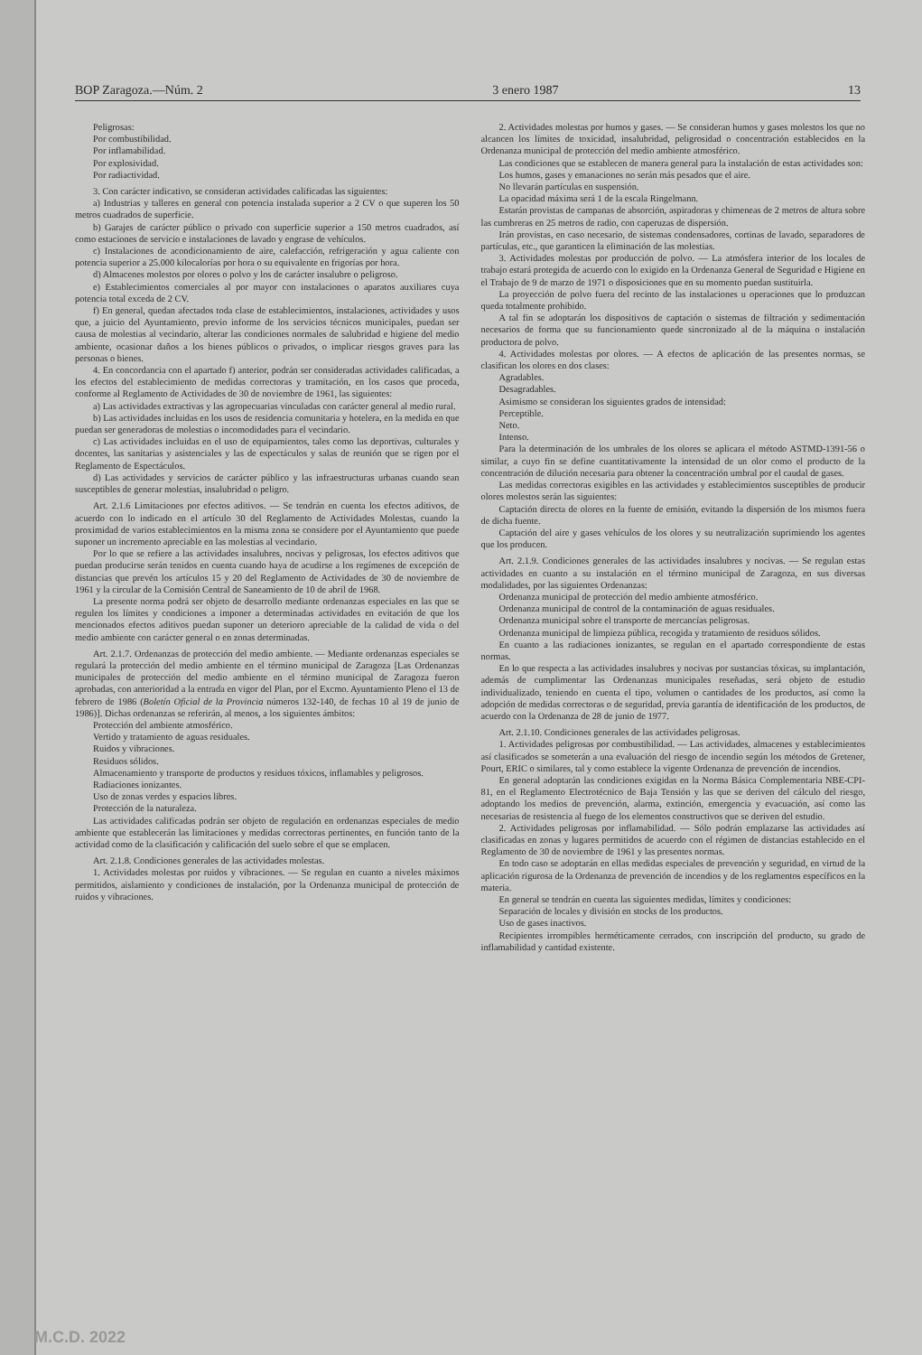BOP Zaragoza.—Núm. 2 3 enero 1987 13
Peligrosas:
Por combustibilidad.
Por inflamabilidad.
Por explosividad.
Por radiactividad.
3. Con carácter indicativo, se consideran actividades calificadas las siguientes:
a) Industrias y talleres en general con potencia instalada superior a 2 CV o que superen los 50 metros cuadrados de superficie.
b) Garajes de carácter público o privado con superficie superior a 150 metros cuadrados, así como estaciones de servicio e instalaciones de lavado y engrase de vehículos.
c) Instalaciones de acondicionamiento de aire, calefacción, refrigeración y agua caliente con potencia superior a 25.000 kilocalorías por hora o su equivalente en frigorías por hora.
d) Almacenes molestos por olores o polvo y los de carácter insalubre o peligroso.
e) Establecimientos comerciales al por mayor con instalaciones o aparatos auxiliares cuya potencia total exceda de 2 CV.
f) En general, quedan afectados toda clase de establecimientos, instalaciones, actividades y usos que, a juicio del Ayuntamiento, previo informe de los servicios técnicos municipales, puedan ser causa de molestias al vecindario, alterar las condiciones normales de salubridad e higiene del medio ambiente, ocasionar daños a los bienes públicos o privados, o implicar riesgos graves para las personas o bienes.
4. En concordancia con el apartado f) anterior, podrán ser consideradas actividades calificadas, a los efectos del establecimiento de medidas correctoras y tramitación, en los casos que proceda, conforme al Reglamento de Actividades de 30 de noviembre de 1961, las siguientes:
a) Las actividades extractivas y las agropecuarias vinculadas con carácter general al medio rural.
b) Las actividades incluidas en los usos de residencia comunitaria y hotelera, en la medida en que puedan ser generadoras de molestias o incomodidades para el vecindario.
c) Las actividades incluidas en el uso de equipamientos, tales como las deportivas, culturales y docentes, las sanitarias y asistenciales y las de espectáculos y salas de reunión que se rigen por el Reglamento de Espectáculos.
d) Las actividades y servicios de carácter público y las infraestructuras urbanas cuando sean susceptibles de generar molestias, insalubridad o peligro.
Art. 2.1.6 Limitaciones por efectos aditivos. — Se tendrán en cuenta los efectos aditivos, de acuerdo con lo indicado en el artículo 30 del Reglamento de Actividades Molestas, cuando la proximidad de varios establecimientos en la misma zona se considere por el Ayuntamiento que puede suponer un incremento apreciable en las molestias al vecindario.
Por lo que se refiere a las actividades insalubres, nocivas y peligrosas, los efectos aditivos que puedan producirse serán tenidos en cuenta cuando haya de acudirse a los regímenes de excepción de distancias que prevén los artículos 15 y 20 del Reglamento de Actividades de 30 de noviembre de 1961 y la circular de la Comisión Central de Saneamiento de 10 de abril de 1968.
La presente norma podrá ser objeto de desarrollo mediante ordenanzas especiales en las que se regulen los límites y condiciones a imponer a determinadas actividades en evitación de que los mencionados efectos aditivos puedan suponer un deterioro apreciable de la calidad de vida o del medio ambiente con carácter general o en zonas determinadas.
Art. 2.1.7. Ordenanzas de protección del medio ambiente. — Mediante ordenanzas especiales se regulará la protección del medio ambiente en el término municipal de Zaragoza [Las Ordenanzas municipales de protección del medio ambiente en el término municipal de Zaragoza fueron aprobadas, con anterioridad a la entrada en vigor del Plan, por el Excmo. Ayuntamiento Pleno el 13 de febrero de 1986 (Boletín Oficial de la Provincia números 132-140, de fechas 10 al 19 de junio de 1986)]. Dichas ordenanzas se referirán, al menos, a los siguientes ámbitos:
Protección del ambiente atmosférico.
Vertido y tratamiento de aguas residuales.
Ruidos y vibraciones.
Residuos sólidos.
Almacenamiento y transporte de productos y residuos tóxicos, inflamables y peligrosos.
Radiaciones ionizantes.
Uso de zonas verdes y espacios libres.
Protección de la naturaleza.
Las actividades calificadas podrán ser objeto de regulación en ordenanzas especiales de medio ambiente que establecerán las limitaciones y medidas correctoras pertinentes, en función tanto de la actividad como de la clasificación y calificación del suelo sobre el que se emplacen.
Art. 2.1.8. Condiciones generales de las actividades molestas.
1. Actividades molestas por ruidos y vibraciones. — Se regulan en cuanto a niveles máximos permitidos, aislamiento y condiciones de instalación, por la Ordenanza municipal de protección de ruidos y vibraciones.
2. Actividades molestas por humos y gases. — Se consideran humos y gases molestos los que no alcancen los límites de toxicidad, insalubridad, peligrosidad o concentración establecidos en la Ordenanza municipal de protección del medio ambiente atmosférico.
Las condiciones que se establecen de manera general para la instalación de estas actividades son:
Los humos, gases y emanaciones no serán más pesados que el aire.
No llevarán partículas en suspensión.
La opacidad máxima será 1 de la escala Ringelmann.
Estarán provistas de campanas de absorción, aspiradoras y chimeneas de 2 metros de altura sobre las cumbreras en 25 metros de radio, con caperuzas de dispersión.
Irán provistas, en caso necesario, de sistemas condensadores, cortinas de lavado, separadores de partículas, etc., que garanticen la eliminación de las molestias.
3. Actividades molestas por producción de polvo. — La atmósfera interior de los locales de trabajo estará protegida de acuerdo con lo exigido en la Ordenanza General de Seguridad e Higiene en el Trabajo de 9 de marzo de 1971 o disposiciones que en su momento puedan sustituirla.
La proyección de polvo fuera del recinto de las instalaciones u operaciones que lo produzcan queda totalmente prohibido.
A tal fin se adoptarán los dispositivos de captación o sistemas de filtración y sedimentación necesarios de forma que su funcionamiento quede sincronizado al de la máquina o instalación productora de polvo.
4. Actividades molestas por olores. — A efectos de aplicación de las presentes normas, se clasifican los olores en dos clases:
Agradables.
Desagradables.
Asimismo se consideran los siguientes grados de intensidad:
Perceptible.
Neto.
Intenso.
Para la determinación de los umbrales de los olores se aplicara el método ASTMD-1391-56 o similar, a cuyo fin se define cuantitativamente la intensidad de un olor como el producto de la concentración de dilución necesaria para obtener la concentración umbral por el caudal de gases.
Las medidas correctoras exigibles en las actividades y establecimientos susceptibles de producir olores molestos serán las siguientes:
Captación directa de olores en la fuente de emisión, evitando la dispersión de los mismos fuera de dicha fuente.
Captación del aire y gases vehículos de los olores y su neutralización suprimiendo los agentes que los producen.
Art. 2.1.9. Condiciones generales de las actividades insalubres y nocivas. — Se regulan estas actividades en cuanto a su instalación en el término municipal de Zaragoza, en sus diversas modalidades, por las siguientes Ordenanzas:
Ordenanza municipal de protección del medio ambiente atmosférico.
Ordenanza municipal de control de la contaminación de aguas residuales.
Ordenanza municipal sobre el transporte de mercancías peligrosas.
Ordenanza municipal de limpieza pública, recogida y tratamiento de residuos sólidos.
En cuanto a las radiaciones ionizantes, se regulan en el apartado correspondiente de estas normas.
En lo que respecta a las actividades insalubres y nocivas por sustancias tóxicas, su implantación, además de cumplimentar las Ordenanzas municipales reseñadas, será objeto de estudio individualizado, teniendo en cuenta el tipo, volumen o cantidades de los productos, así como la adopción de medidas correctoras o de seguridad, previa garantía de identificación de los productos, de acuerdo con la Ordenanza de 28 de junio de 1977.
Art. 2.1.10. Condiciones generales de las actividades peligrosas.
1. Actividades peligrosas por combustibilidad. — Las actividades, almacenes y establecimientos así clasificados se someterán a una evaluación del riesgo de incendio según los métodos de Gretener, Pourt, ERIC o similares, tal y como establece la vigente Ordenanza de prevención de incendios.
En general adoptarán las condiciones exigidas en la Norma Básica Complementaria NBE-CPI-81, en el Reglamento Electrotécnico de Baja Tensión y las que se deriven del cálculo del riesgo, adoptando los medios de prevención, alarma, extinción, emergencia y evacuación, así como las necesarias de resistencia al fuego de los elementos constructivos que se deriven del estudio.
2. Actividades peligrosas por inflamabilidad. — Sólo podrán emplazarse las actividades así clasificadas en zonas y lugares permitidos de acuerdo con el régimen de distancias establecido en el Reglamento de 30 de noviembre de 1961 y las presentes normas.
En todo caso se adoptarán en ellas medidas especiales de prevención y seguridad, en virtud de la aplicación rigurosa de la Ordenanza de prevención de incendios y de los reglamentos específicos en la materia.
En general se tendrán en cuenta las siguientes medidas, límites y condiciones:
Separación de locales y división en stocks de los productos.
Uso de gases inactivos.
Recipientes irrompibles herméticamente cerrados, con inscripción del producto, su grado de inflamabilidad y cantidad existente.
M.C.D. 2022